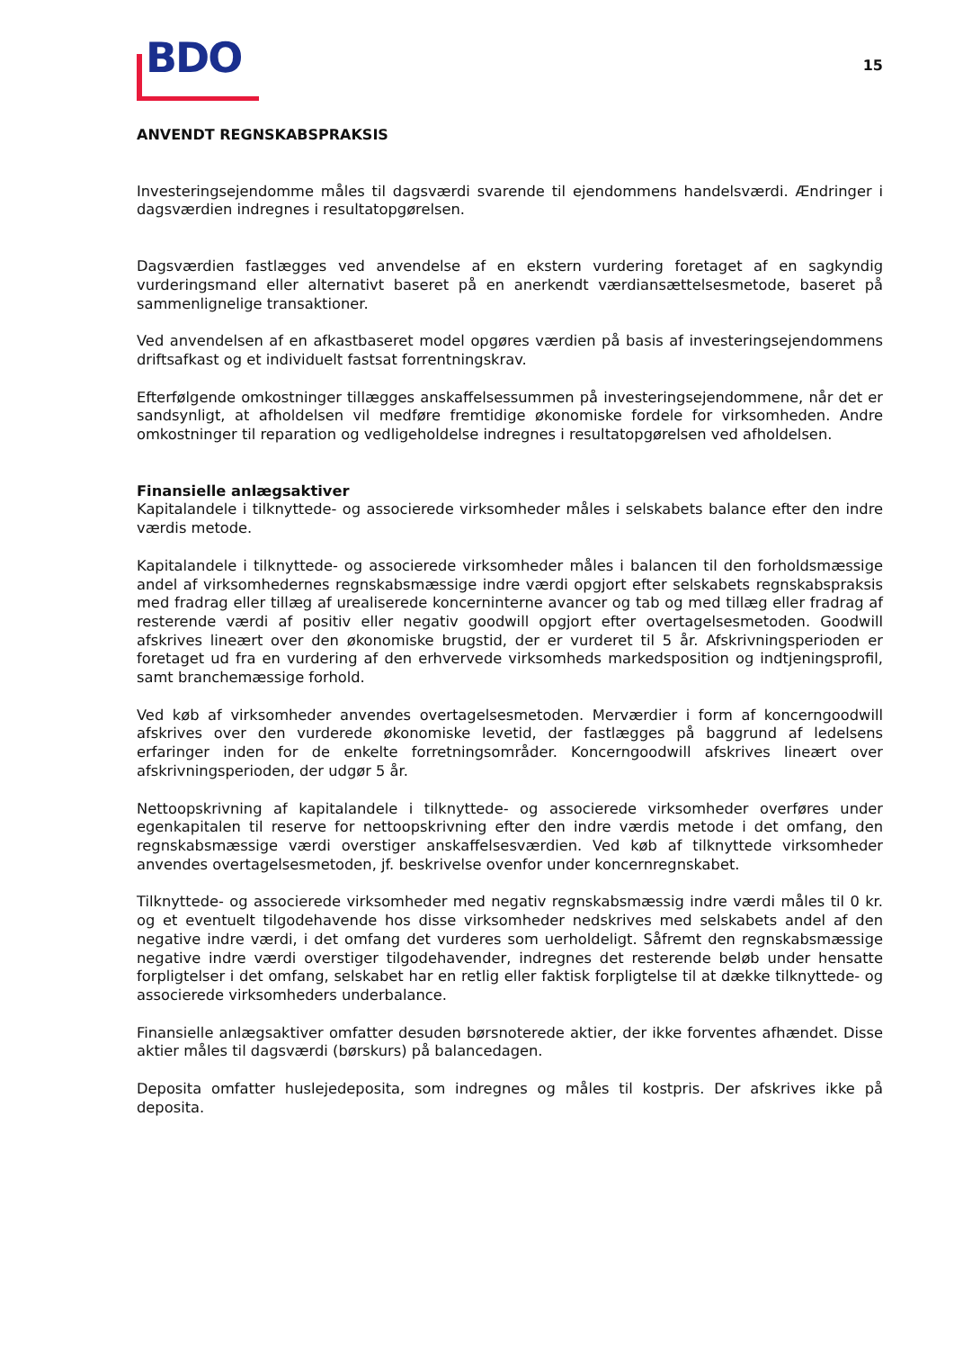BDO
15
ANVENDT REGNSKABSPRAKSIS
Investeringsejendomme måles til dagsværdi svarende til ejendommens handelsværdi. Ændringer i dagsværdien indregnes i resultatopgørelsen.
Dagsværdien fastlægges ved anvendelse af en ekstern vurdering foretaget af en sagkyndig vurderingsmand eller alternativt baseret på en anerkendt værdiansættelsesmetode, baseret på sammenlignelige transaktioner.
Ved anvendelsen af en afkastbaseret model opgøres værdien på basis af investeringsejendommens driftsafkast og et individuelt fastsat forrentningskrav.
Efterfølgende omkostninger tillægges anskaffelsessummen på investeringsejendommene, når det er sandsynligt, at afholdelsen vil medføre fremtidige økonomiske fordele for virksomheden. Andre omkostninger til reparation og vedligeholdelse indregnes i resultatopgørelsen ved afholdelsen.
Finansielle anlægsaktiver
Kapitalandele i tilknyttede- og associerede virksomheder måles i selskabets balance efter den indre værdis metode.
Kapitalandele i tilknyttede- og associerede virksomheder måles i balancen til den forholdsmæssige andel af virksomhedernes regnskabsmæssige indre værdi opgjort efter selskabets regnskabspraksis med fradrag eller tillæg af urealiserede koncerninterne avancer og tab og med tillæg eller fradrag af resterende værdi af positiv eller negativ goodwill opgjort efter overtagelsesmetoden. Goodwill afskrives lineært over den økonomiske brugstid, der er vurderet til 5 år. Afskrivningsperioden er foretaget ud fra en vurdering af den erhvervede virksomheds markedsposition og indtjeningsprofil, samt branchemæssige forhold.
Ved køb af virksomheder anvendes overtagelsesmetoden. Merværdier i form af koncerngoodwill afskrives over den vurderede økonomiske levetid, der fastlægges på baggrund af ledelsens erfaringer inden for de enkelte forretningsområder. Koncerngoodwill afskrives lineært over afskrivningsperioden, der udgør 5 år.
Nettoopskrivning af kapitalandele i tilknyttede- og associerede virksomheder overføres under egenkapitalen til reserve for nettoopskrivning efter den indre værdis metode i det omfang, den regnskabsmæssige værdi overstiger anskaffelsesværdien. Ved køb af tilknyttede virksomheder anvendes overtagelsesmetoden, jf. beskrivelse ovenfor under koncernregnskabet.
Tilknyttede- og associerede virksomheder med negativ regnskabsmæssig indre værdi måles til 0 kr. og et eventuelt tilgodehavende hos disse virksomheder nedskrives med selskabets andel af den negative indre værdi, i det omfang det vurderes som uerholdeligt. Såfremt den regnskabsmæssige negative indre værdi overstiger tilgodehavender, indregnes det resterende beløb under hensatte forpligtelser i det omfang, selskabet har en retlig eller faktisk forpligtelse til at dække tilknyttede- og associerede virksomheders underbalance.
Finansielle anlægsaktiver omfatter desuden børsnoterede aktier, der ikke forventes afhændet. Disse aktier måles til dagsværdi (børskurs) på balancedagen.
Deposita omfatter huslejedeposita, som indregnes og måles til kostpris. Der afskrives ikke på deposita.